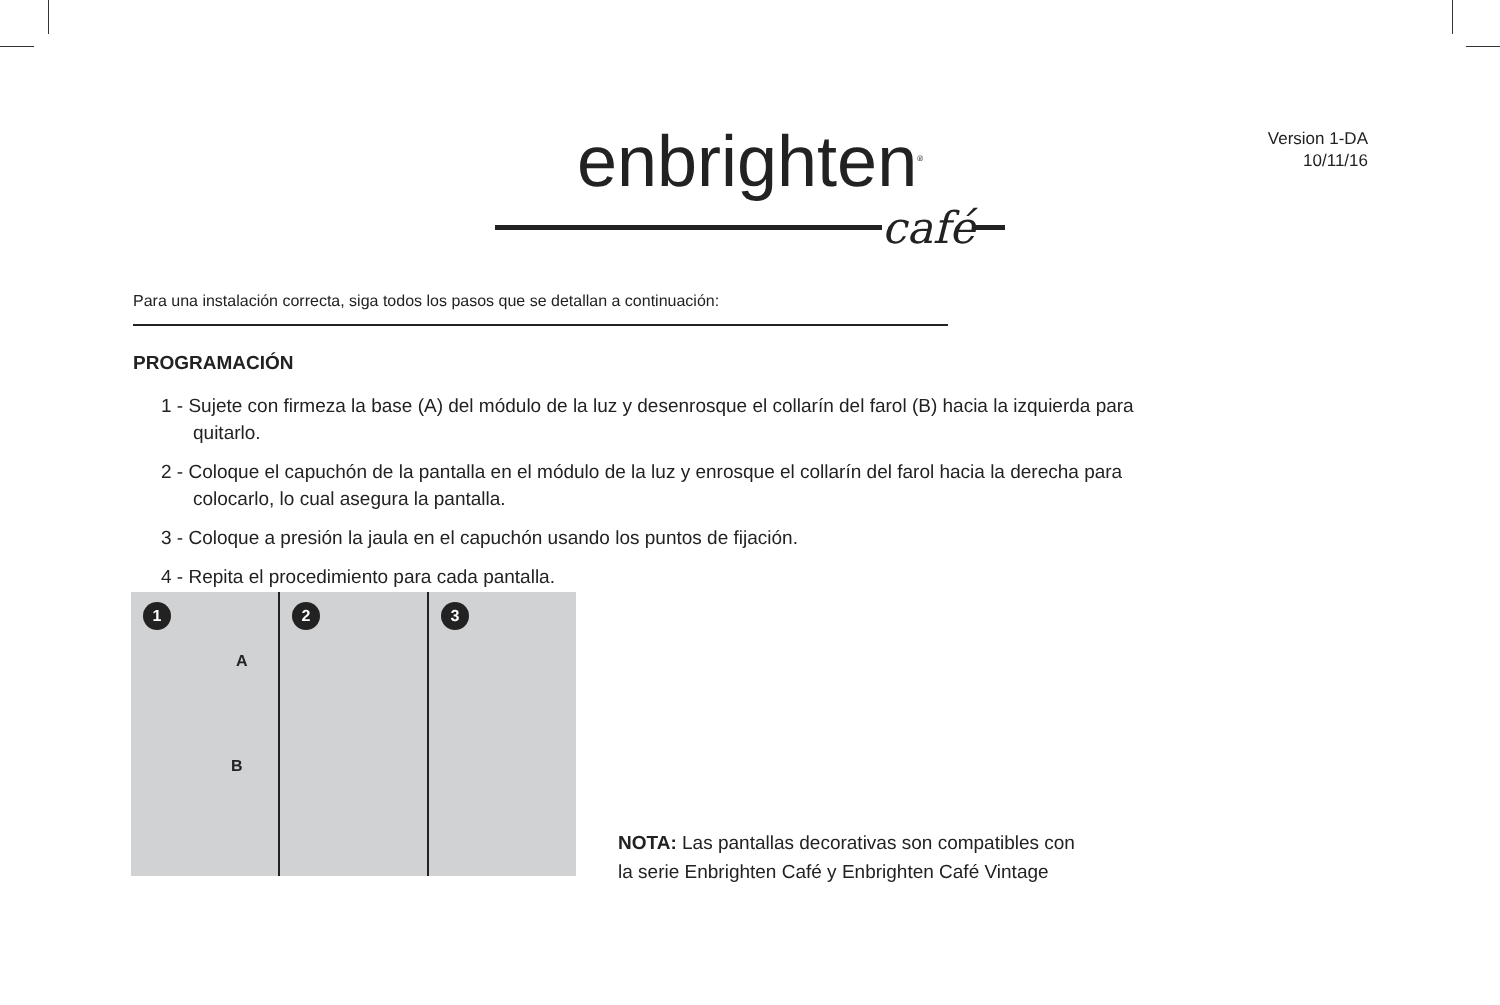Version 1-DA
10/11/16
enbrighten<sup>®</sup>
café
Para una instalación correcta, siga todos los pasos que se detallan a continuación:
PROGRAMACIÓN
1 - Sujete con firmeza la base (A) del módulo de la luz y desenrosque el collarín del farol (B) hacia la izquierda para quitarlo.
2 - Coloque el capuchón de la pantalla en el módulo de la luz y enrosque el collarín del farol hacia la derecha para colocarlo, lo cual asegura la pantalla.
3 - Coloque a presión la jaula en el capuchón usando los puntos de fijación.
4 - Repita el procedimiento para cada pantalla.
1
A
B
2
3
NOTA: Las pantallas decorativas son compatibles con
la serie Enbrighten Café y Enbrighten Café Vintage